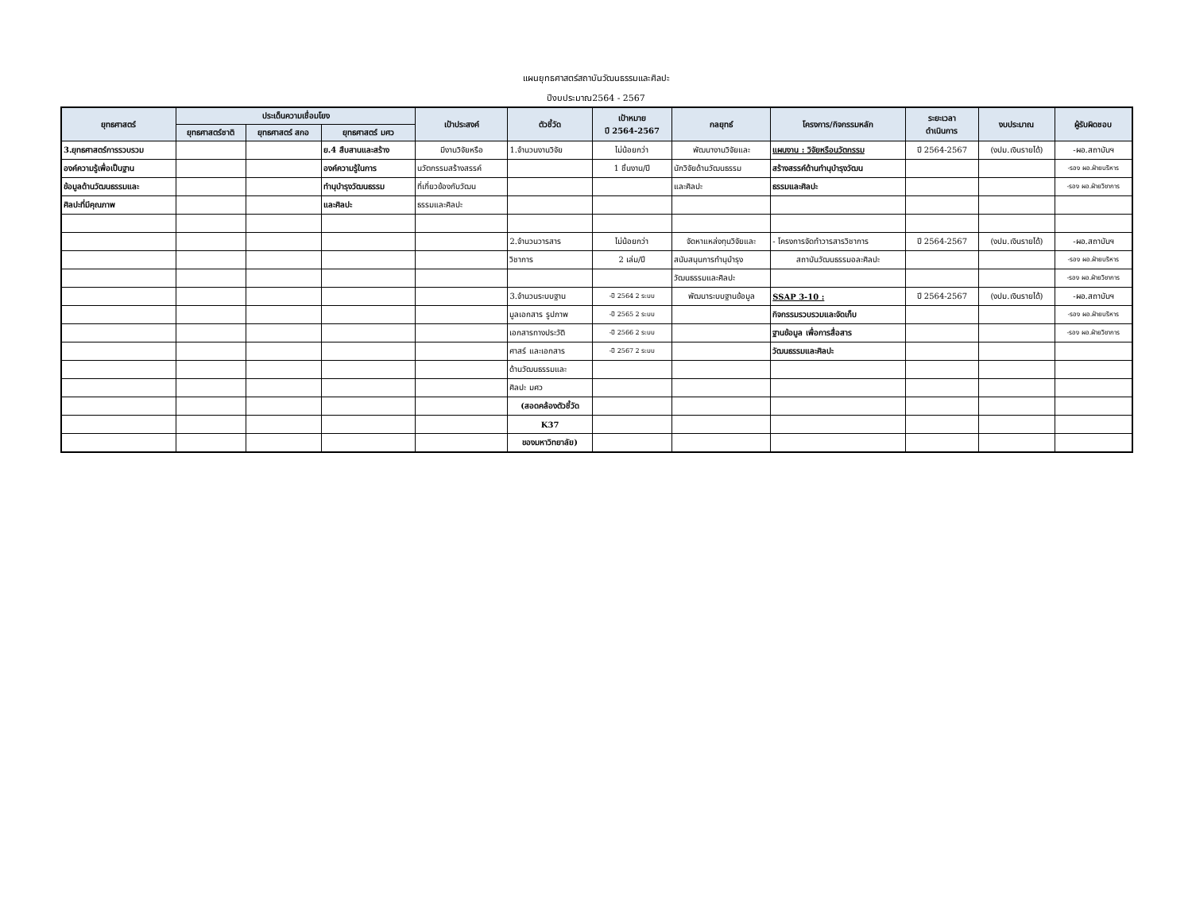แผนยุทธศาสตร์สถาบันวัฒนธรรมและศิลปะ
ปีงบประมาณ2564 - 2567
| ยุทธศาสตร์ | ประเด็นความเชื่อมโยง | | | เป้าประสงค์ | ตัวชี้วัด | เป้าหมาย ปี 2564-2567 | กลยุทธ์ | โครงการ/กิจกรรมหลัก | ระยะเวลา ดำเนินการ | งบประมาณ | ผู้รับผิดชอบ |
| --- | --- | --- | --- | --- | --- | --- | --- | --- | --- | --- | --- |
| | ยุทธศาสตร์ชาติ | ยุทธศาสตร์ สกอ | ยุทธศาสตร์ มศว | | | | | | | | |
| 3.ยุทธศาสตร์การรวบรวม | | | ย.4 สืบสานและสร้าง | มีงานวิจัยหรือ | 1.จำนวนงานวิจัย | ไม่น้อยกว่า | พัฒนางานวิจัยและ | แผนงาน : วิจัยหรือนวัตกรรม | ปี 2564-2567 | (งปม.เงินรายได้) | -ผอ.สถาบันฯ |
| องค์ความรู้เพื่อเป็นฐาน | | | องค์ความรู้ในการ | นวัตกรรมสร้างสรรค์ | | 1 ชิ้นงาน/ปี | นักวิจัยด้านวัฒนธรรม | สร้างสรรค์ด้านทำนุบำรุงวัฒน | | | -รอง ผอ.ฝ่ายบริหาร |
| ข้อมูลด้านวัฒนธรรมและ | | | ทำนุบำรุงวัฒนธรรม | ที่เกี่ยวข้องกับวัฒน | | | และศิลปะ | ธรรมและศิลปะ | | | -รอง ผอ.ฝ่ายวิชาการ |
| ศิลปะที่มีคุณภาพ | | | และศิลปะ | ธรรมและศิลปะ | | | | | | | |
| | | | | | 2.จำนวนวารสาร | ไม่น้อยกว่า | จัดหาแหล่งทุนวิจัยและ | - โครงการจัดทำวารสารวิชาการ | ปี 2564-2567 | (งปม.เงินรายได้) | -ผอ.สถาบันฯ |
| | | | | | วิชาการ | 2 เล่ม/ปี | สนับสนุนการทำนุบำรุง | สถาบันวัฒนธรรมอละศิลปะ | | | -รอง ผอ.ฝ่ายบริหาร |
| | | | | | | | วัฒนธรรมและศิลปะ | | | | -รอง ผอ.ฝ่ายวิชาการ |
| | | | | | 3.จำนวนระบบฐาน | -ปี 2564 2 ระบบ | พัฒนาระบบฐานข้อมูล | SSAP 3-10 : | ปี 2564-2567 | (งปม.เงินรายได้) | -ผอ.สถาบันฯ |
| | | | | | มูลเอกสาร รูปภาพ | -ปี 2565 2 ระบบ | | กิจกรรมรวบรวมและจัดเก็บ | | | -รอง ผอ.ฝ่ายบริหาร |
| | | | | | เอกสารทางประวัติ | -ปี 2566 2 ระบบ | | ฐานข้อมูล เพื่อการสื่อสาร | | | -รอง ผอ.ฝ่ายวิชาการ |
| | | | | | ศาสร์ และเอกสาร | -ปี 2567 2 ระบบ | | วัฒนธรรมและศิลปะ | | | |
| | | | | | ด้านวัฒนธรรมและ | | | | | | |
| | | | | | ศิลปะ มศว | | | | | | |
| | | | | | (สอดคล้องตัวชี้วัด | | | | | | |
| | | | | | K37 | | | | | | |
| | | | | | ของมหาวิทยาลัย) | | | | | | |